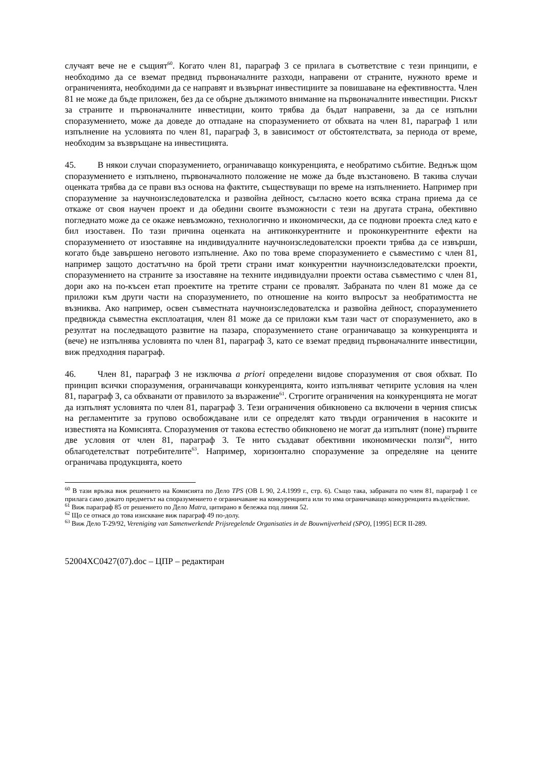случаят вече не е същият<sup>60</sup>. Когато член 81, параграф 3 се прилага в съответствие с тези принципи, е необходимо да се вземат предвид първоначалните разходи, направени от страните, нужното време и ограниченията, необходими да се направят и възвърнат инвестициите за повишаване на ефективността. Член 81 не може да бъде приложен, без да се обърне дължимото внимание на първоначалните инвестиции. Рискът за страните и първоначалните инвестиции, които трябва да бъдат направени, за да се изпълни споразумението, може да доведе до отпадане на споразумението от обхвата на член 81, параграф 1 или изпълнение на условията по член 81, параграф 3, в зависимост от обстоятелствата, за периода от време, необходим за възвръщане на инвестицията.
45. В някои случаи споразумението, ограничаващо конкуренцията, е необратимо събитие. Веднъж щом споразумението е изпълнено, първоначалното положение не може да бъде възстановено. В такива случаи оценката трябва да се прави въз основа на фактите, съществуващи по време на изпълнението. Например при споразумение за научноизследователска и развойна дейност, съгласно което всяка страна приема да се откаже от своя научен проект и да обедини своите възможности с тези на другата страна, обективно погледнато може да се окаже невъзможно, технологично и икономически, да се поднови проекта след като е бил изоставен. По тази причина оценката на антиконкурентните и проконкурентните ефекти на споразумението от изоставяне на индивидуалните научноизследователски проекти трябва да се извърши, когато бъде завършено неговото изпълнение. Ако по това време споразумението е съвместимо с член 81, например защото достатъчно на брой трети страни имат конкурентни научноизследователски проекти, споразумението на страните за изоставяне на техните индивидуални проекти остава съвместимо с член 81, дори ако на по-късен етап проектите на третите страни се провалят. Забраната по член 81 може да се приложи към други части на споразумението, по отношение на които въпросът за необратимостта не възниква. Ако например, освен съвместната научноизследователска и развойна дейност, споразумението предвижда съвместна експлоатация, член 81 може да се приложи към тази част от споразумението, ако в резултат на последващото развитие на пазара, споразумението стане ограничаващо за конкуренцията и (вече) не изпълнява условията по член 81, параграф 3, като се вземат предвид първоначалните инвестиции, виж предходния параграф.
46. Член 81, параграф 3 не изключва a priori определени видове споразумения от своя обхват. По принцип всички споразумения, ограничаващи конкуренцията, които изпълняват четирите условия на член 81, параграф 3, са обхванати от правилото за възражение<sup>61</sup>. Строгите ограничения на конкуренцията не могат да изпълнят условията по член 81, параграф 3. Тези ограничения обикновено са включени в черния списък на регламентите за групово освобождаване или се определят като твърди ограничения в насоките и известията на Комисията. Споразумения от такова естество обикновено не могат да изпълнят (поне) първите две условия от член 81, параграф 3. Те нито създават обективни икономически ползи<sup>62</sup>, нито облагодетелстват потребителите<sup>63</sup>. Например, хоризонтално споразумение за определяне на цените ограничава продукцията, което
<sup>60</sup> В тази връзка виж решението на Комисията по Дело TPS (ОВ L 90, 2.4.1999 г., стр. 6). Също така, забраната по член 81, параграф 1 се прилага само докато предметът на споразумението е ограничаване на конкуренцията или то има ограничаващо конкуренцията въздействие.
<sup>61</sup> Виж параграф 85 от решението по Дело Matra, цитирано в бележка под линия 52.
<sup>62</sup> Що се отнася до това изискване виж параграф 49 по-долу.
<sup>63</sup> Виж Дело T-29/92, Vereniging van Samenwerkende Prijsregelende Organisaties in de Bouwnijverheid (SPO), [1995] ECR II-289.
52004XC0427(07).doc – ЦПР – редактиран